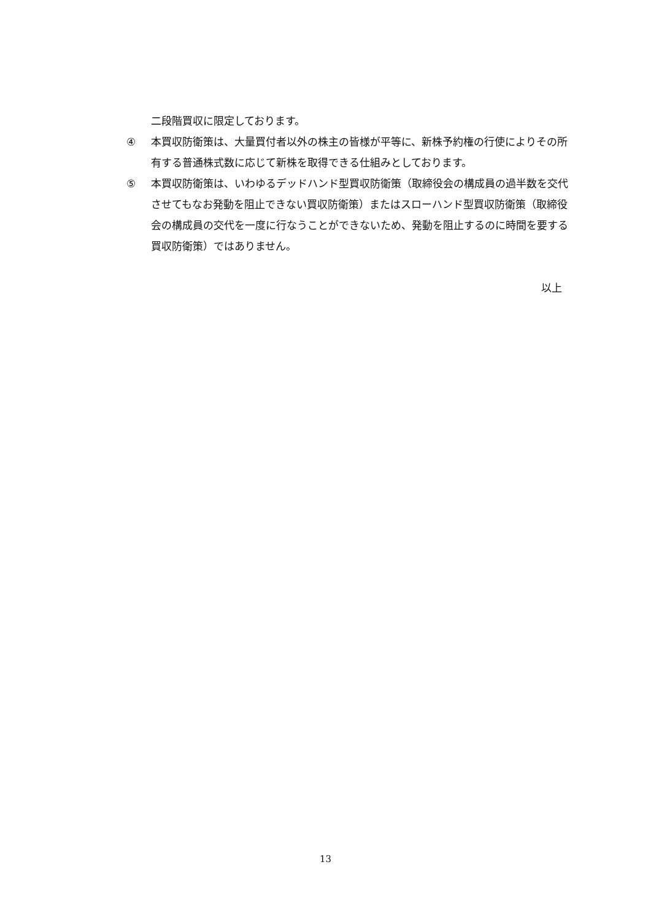二段階買収に限定しております。
④ 本買収防衛策は、大量買付者以外の株主の皆様が平等に、新株予約権の行使によりその所有する普通株式数に応じて新株を取得できる仕組みとしております。
⑤ 本買収防衛策は、いわゆるデッドハンド型買収防衛策（取締役会の構成員の過半数を交代させてもなお発動を阻止できない買収防衛策）またはスローハンド型買収防衛策（取締役会の構成員の交代を一度に行なうことができないため、発動を阻止するのに時間を要する買収防衛策）ではありません。
以上
13